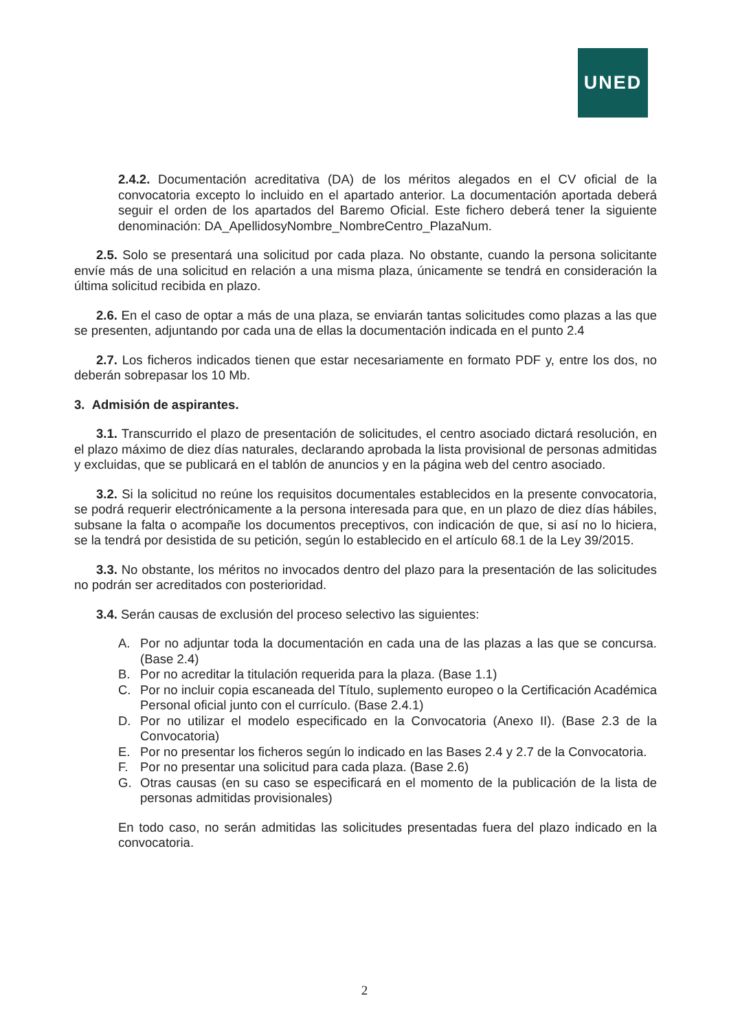UNED
2.4.2. Documentación acreditativa (DA) de los méritos alegados en el CV oficial de la convocatoria excepto lo incluido en el apartado anterior. La documentación aportada deberá seguir el orden de los apartados del Baremo Oficial. Este fichero deberá tener la siguiente denominación: DA_ApellidosyNombre_NombreCentro_PlazaNum.
2.5. Solo se presentará una solicitud por cada plaza. No obstante, cuando la persona solicitante envíe más de una solicitud en relación a una misma plaza, únicamente se tendrá en consideración la última solicitud recibida en plazo.
2.6. En el caso de optar a más de una plaza, se enviarán tantas solicitudes como plazas a las que se presenten, adjuntando por cada una de ellas la documentación indicada en el punto 2.4
2.7. Los ficheros indicados tienen que estar necesariamente en formato PDF y, entre los dos, no deberán sobrepasar los 10 Mb.
3. Admisión de aspirantes.
3.1. Transcurrido el plazo de presentación de solicitudes, el centro asociado dictará resolución, en el plazo máximo de diez días naturales, declarando aprobada la lista provisional de personas admitidas y excluidas, que se publicará en el tablón de anuncios y en la página web del centro asociado.
3.2. Si la solicitud no reúne los requisitos documentales establecidos en la presente convocatoria, se podrá requerir electrónicamente a la persona interesada para que, en un plazo de diez días hábiles, subsane la falta o acompañe los documentos preceptivos, con indicación de que, si así no lo hiciera, se la tendrá por desistida de su petición, según lo establecido en el artículo 68.1 de la Ley 39/2015.
3.3. No obstante, los méritos no invocados dentro del plazo para la presentación de las solicitudes no podrán ser acreditados con posterioridad.
3.4. Serán causas de exclusión del proceso selectivo las siguientes:
A. Por no adjuntar toda la documentación en cada una de las plazas a las que se concursa. (Base 2.4)
B. Por no acreditar la titulación requerida para la plaza. (Base 1.1)
C. Por no incluir copia escaneada del Título, suplemento europeo o la Certificación Académica Personal oficial junto con el currículo. (Base 2.4.1)
D. Por no utilizar el modelo especificado en la Convocatoria (Anexo II). (Base 2.3 de la Convocatoria)
E. Por no presentar los ficheros según lo indicado en las Bases 2.4 y 2.7 de la Convocatoria.
F. Por no presentar una solicitud para cada plaza. (Base 2.6)
G. Otras causas (en su caso se especificará en el momento de la publicación de la lista de personas admitidas provisionales)
En todo caso, no serán admitidas las solicitudes presentadas fuera del plazo indicado en la convocatoria.
2